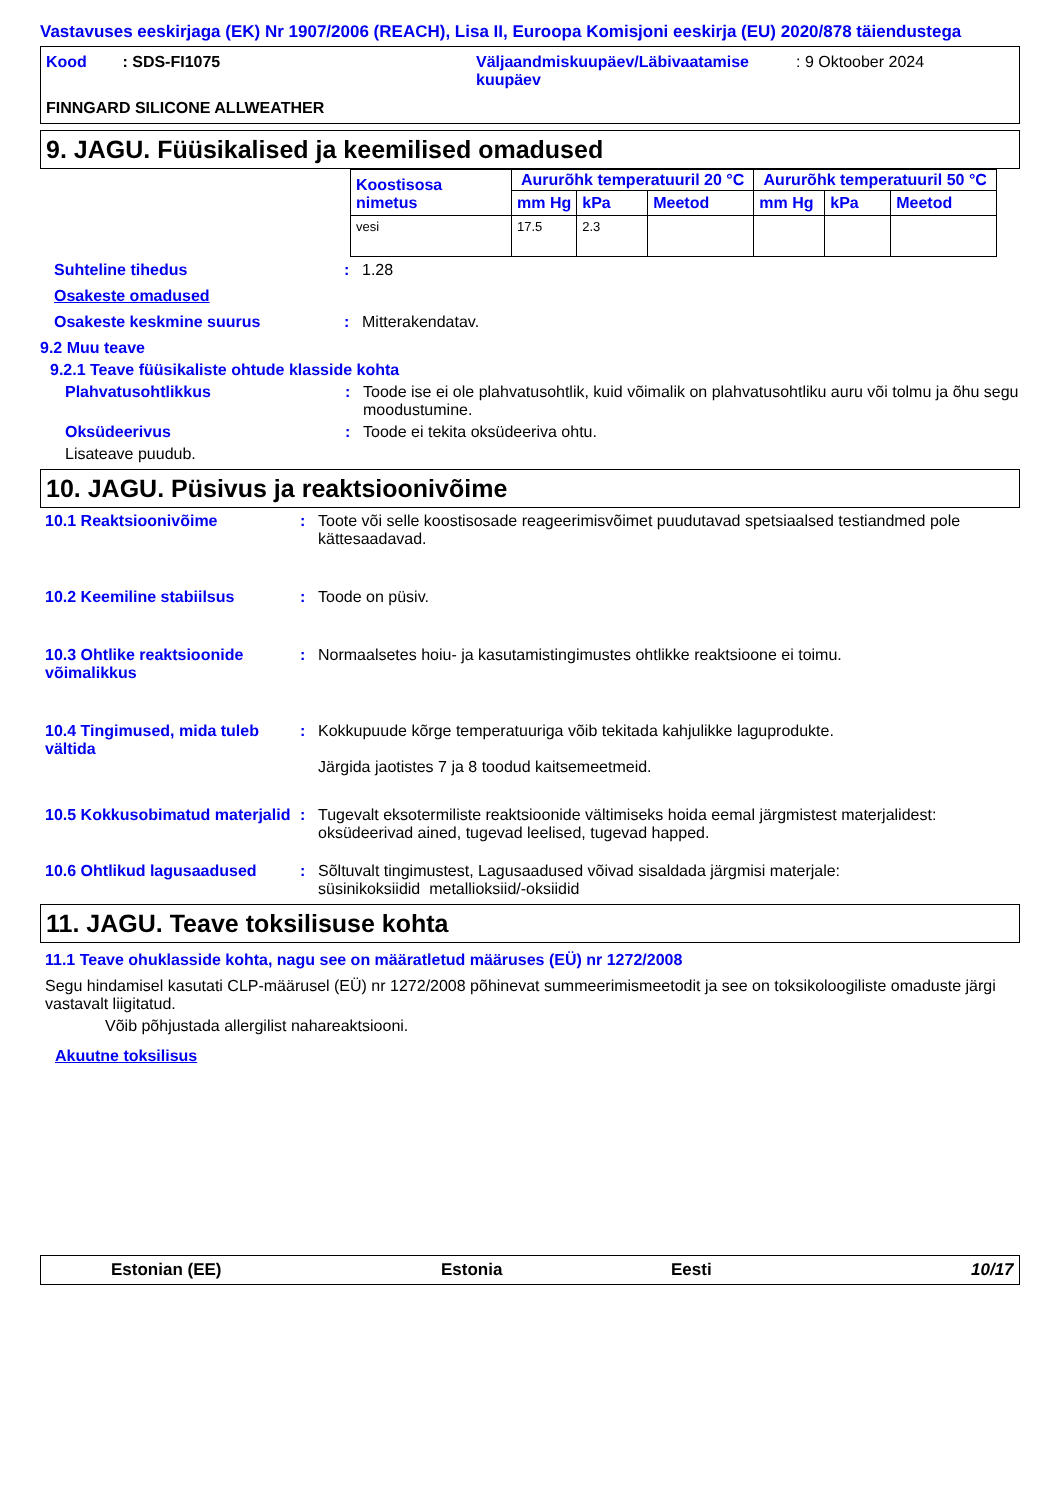Vastavuses eeskirjaga (EK) Nr 1907/2006 (REACH), Lisa II, Euroopa Komisjoni eeskirja (EU) 2020/878 täiendustega
Kood : SDS-FI1075 Väljaandmiskuupäev/Läbivaatamise kuupäev
: 9 Oktoober 2024
FINNGARD SILICONE ALLWEATHER
9. JAGU. Füüsikalised ja keemilised omadused
| Koostisosa nimetus | Aururõhk temperatuuril 20 °C | | | Aururõhk temperatuuril 50 °C | | |
| | mm Hg | kPa | Meetod | mm Hg | kPa | Meetod |
| vesi | 17.5 | 2.3 | | | | |
Suhteline tihedus : 1.28
Osakeste omadused
Osakeste keskmine suurus : Mitterakendatav.
9.2 Muu teave
9.2.1 Teave füüsikaliste ohtude klasside kohta
Plahvatusohtlikkus : Toode ise ei ole plahvatusohtlik, kuid võimalik on plahvatusohtliku auru või tolmu ja õhu segu moodustumine.
Oksüdeerivus : Toode ei tekita oksüdeeriva ohtu.
Lisateave puudub.
10. JAGU. Püsivus ja reaktsioonivõime
10.1 Reaktsioonivõime : Toote või selle koostisosade reageerimisvõimet puudutavad spetsiaalsed testiandmed pole kättesaadavad.
10.2 Keemiline stabiilsus : Toode on püsiv.
10.3 Ohtlike reaktsioonide võimalikkus
: Normaalsetes hoiu- ja kasutamistingimustes ohtlikke reaktsioone ei toimu.
10.4 Tingimused, mida tuleb vältida
: Kokkupuude kõrge temperatuuriga võib tekitada kahjulikke laguprodukte.
Järgida jaotistes 7 ja 8 toodud kaitsemeetmeid.
10.5 Kokkusobimatud materjalid
: Tugevalt eksotermiliste reaktsioonide vältimiseks hoida eemal järgmistest materjalidest: oksüdeerivad ained, tugevad leelised, tugevad happed.
10.6 Ohtlikud lagusaadused : Sõltuvalt tingimustest, Lagusaadused võivad sisaldada järgmisi materjale:
süsinikoksiidid metallioksiid/-oksiidid
11. JAGU. Teave toksilisuse kohta
11.1 Teave ohuklasside kohta, nagu see on määratletud määruses (EÜ) nr 1272/2008
Segu hindamisel kasutati CLP-määrusel (EÜ) nr 1272/2008 põhinevat summeerimismeetodit ja see on toksikoloogiliste omaduste järgi vastavalt liigitatud.
Võib põhjustada allergilist nahareaktsiooni.
Akuutne toksilisus
Estonian (EE) Estonia Eesti 10/17